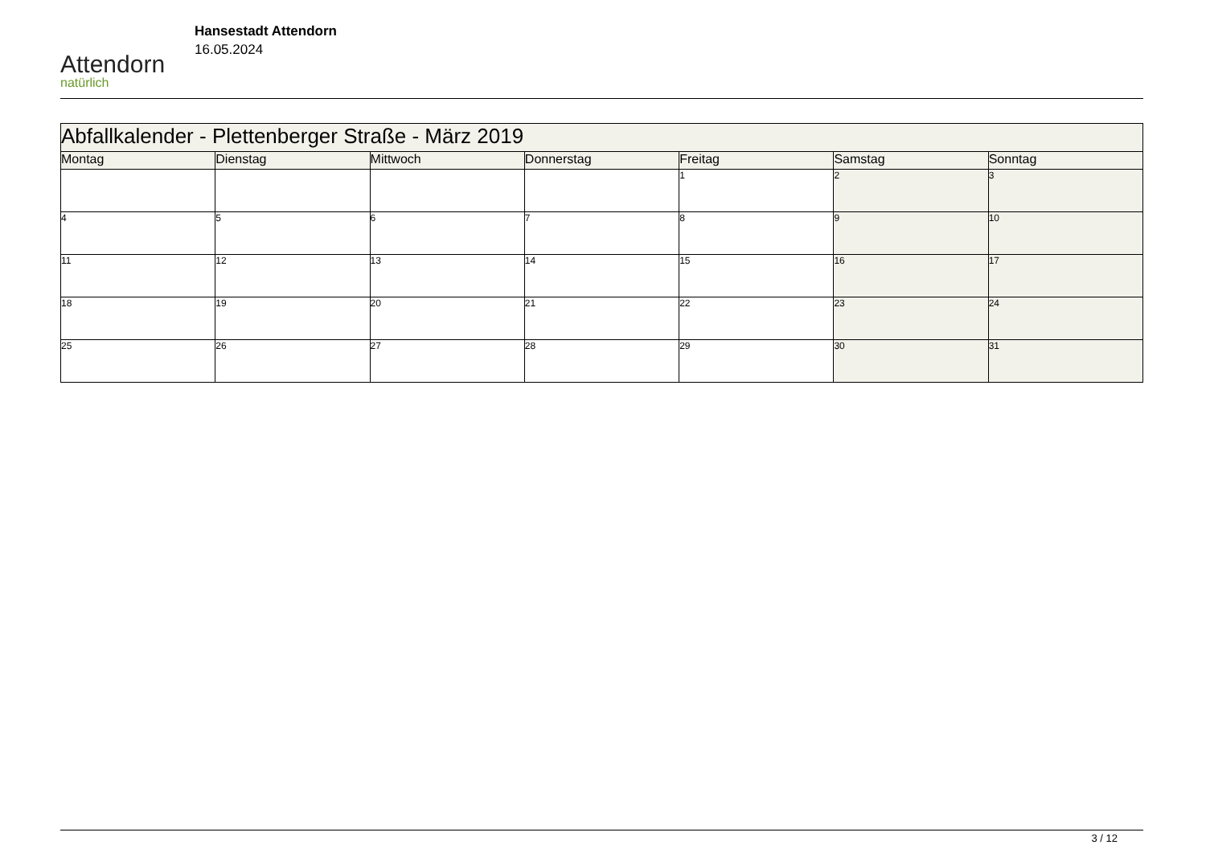Attendorn
natürlich
Hansestadt Attendorn
16.05.2024
| Abfallkalender - Plettenberger Straße - März 2019 | | | | | | |
| Montag | Dienstag | Mittwoch | Donnerstag | Freitag | Samstag | Sonntag |
| | | | | 1 | 2 | 3 |
| 4 | 5 | 6 | 7 | 8 | 9 | 10 |
| 11 | 12 | 13 | 14 | 15 | 16 | 17 |
| 18 | 19 | 20 | 21 | 22 | 23 | 24 |
| 25 | 26 | 27 | 28 | 29 | 30 | 31 |
3 / 12